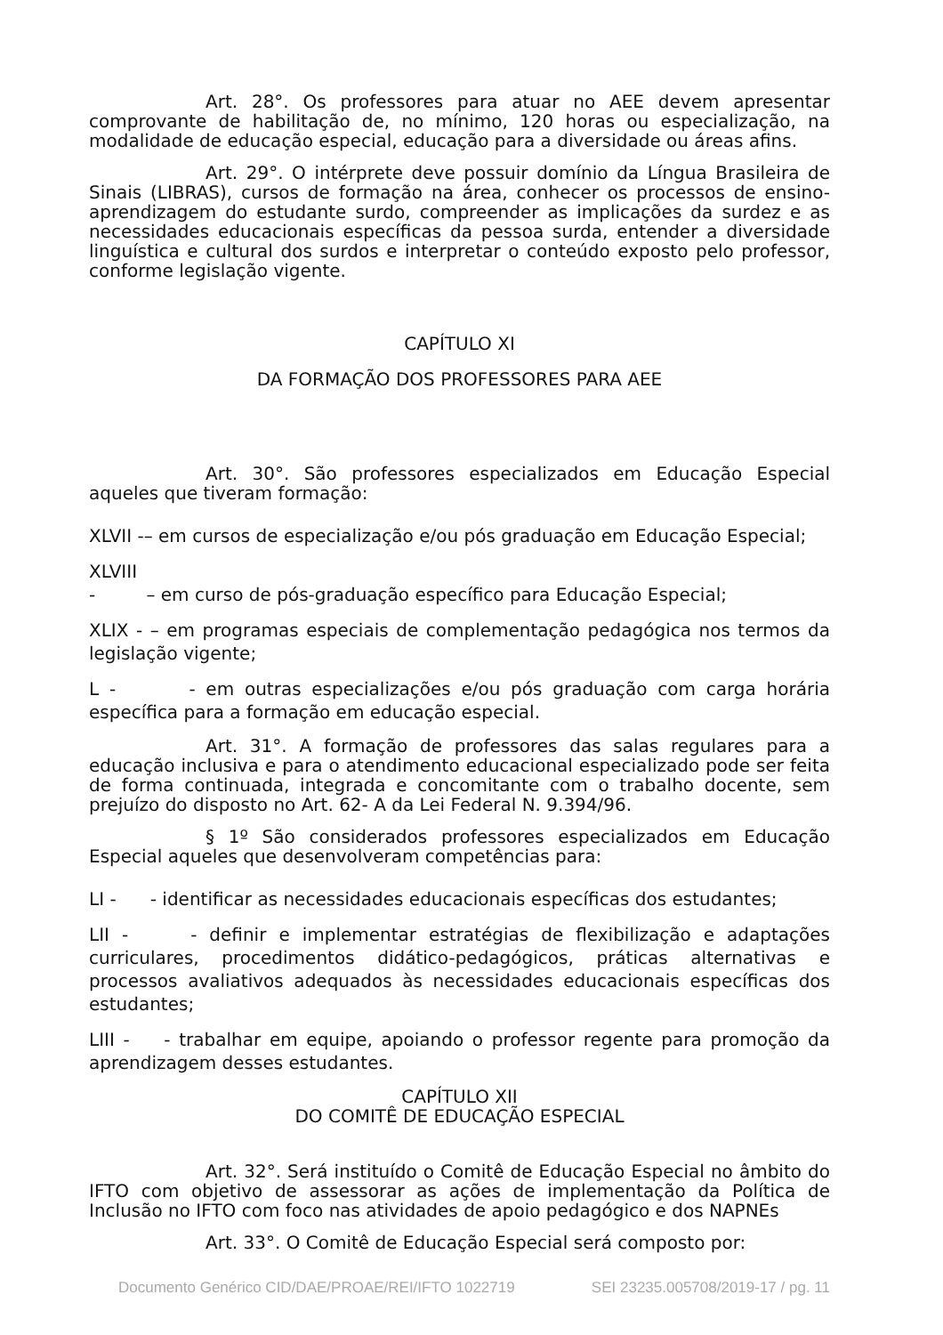Art. 28°. Os professores para atuar no AEE devem apresentar comprovante de habilitação de, no mínimo, 120 horas ou especialização, na modalidade de educação especial, educação para a diversidade ou áreas afins.
Art. 29°. O intérprete deve possuir domínio da Língua Brasileira de Sinais (LIBRAS), cursos de formação na área, conhecer os processos de ensino-aprendizagem do estudante surdo, compreender as implicações da surdez e as necessidades educacionais específicas da pessoa surda, entender a diversidade linguística e cultural dos surdos e interpretar o conteúdo exposto pelo professor, conforme legislação vigente.
CAPÍTULO XI
DA FORMAÇÃO DOS PROFESSORES PARA AEE
Art. 30°. São professores especializados em Educação Especial aqueles que tiveram formação:
XLVII -– em cursos de especialização e/ou pós graduação em Educação Especial;
XLVIII
- – em curso de pós-graduação específico para Educação Especial;
XLIX - – em programas especiais de complementação pedagógica nos termos da legislação vigente;
L - - em outras especializações e/ou pós graduação com carga horária específica para a formação em educação especial.
Art. 31°. A formação de professores das salas regulares para a educação inclusiva e para o atendimento educacional especializado pode ser feita de forma continuada, integrada e concomitante com o trabalho docente, sem prejuízo do disposto no Art. 62- A da Lei Federal N. 9.394/96.
§ 1º São considerados professores especializados em Educação Especial aqueles que desenvolveram competências para:
LI - - identificar as necessidades educacionais específicas dos estudantes;
LII - - definir e implementar estratégias de flexibilização e adaptações curriculares, procedimentos didático-pedagógicos, práticas alternativas e processos avaliativos adequados às necessidades educacionais específicas dos estudantes;
LIII - - trabalhar em equipe, apoiando o professor regente para promoção da aprendizagem desses estudantes.
CAPÍTULO XII
DO COMITÊ DE EDUCAÇÃO ESPECIAL
Art. 32°. Será instituído o Comitê de Educação Especial no âmbito do IFTO com objetivo de assessorar as ações de implementação da Política de Inclusão no IFTO com foco nas atividades de apoio pedagógico e dos NAPNEs
Art. 33°. O Comitê de Educação Especial será composto por:
Documento Genérico CID/DAE/PROAE/REI/IFTO 1022719 SEI 23235.005708/2019-17 / pg. 11